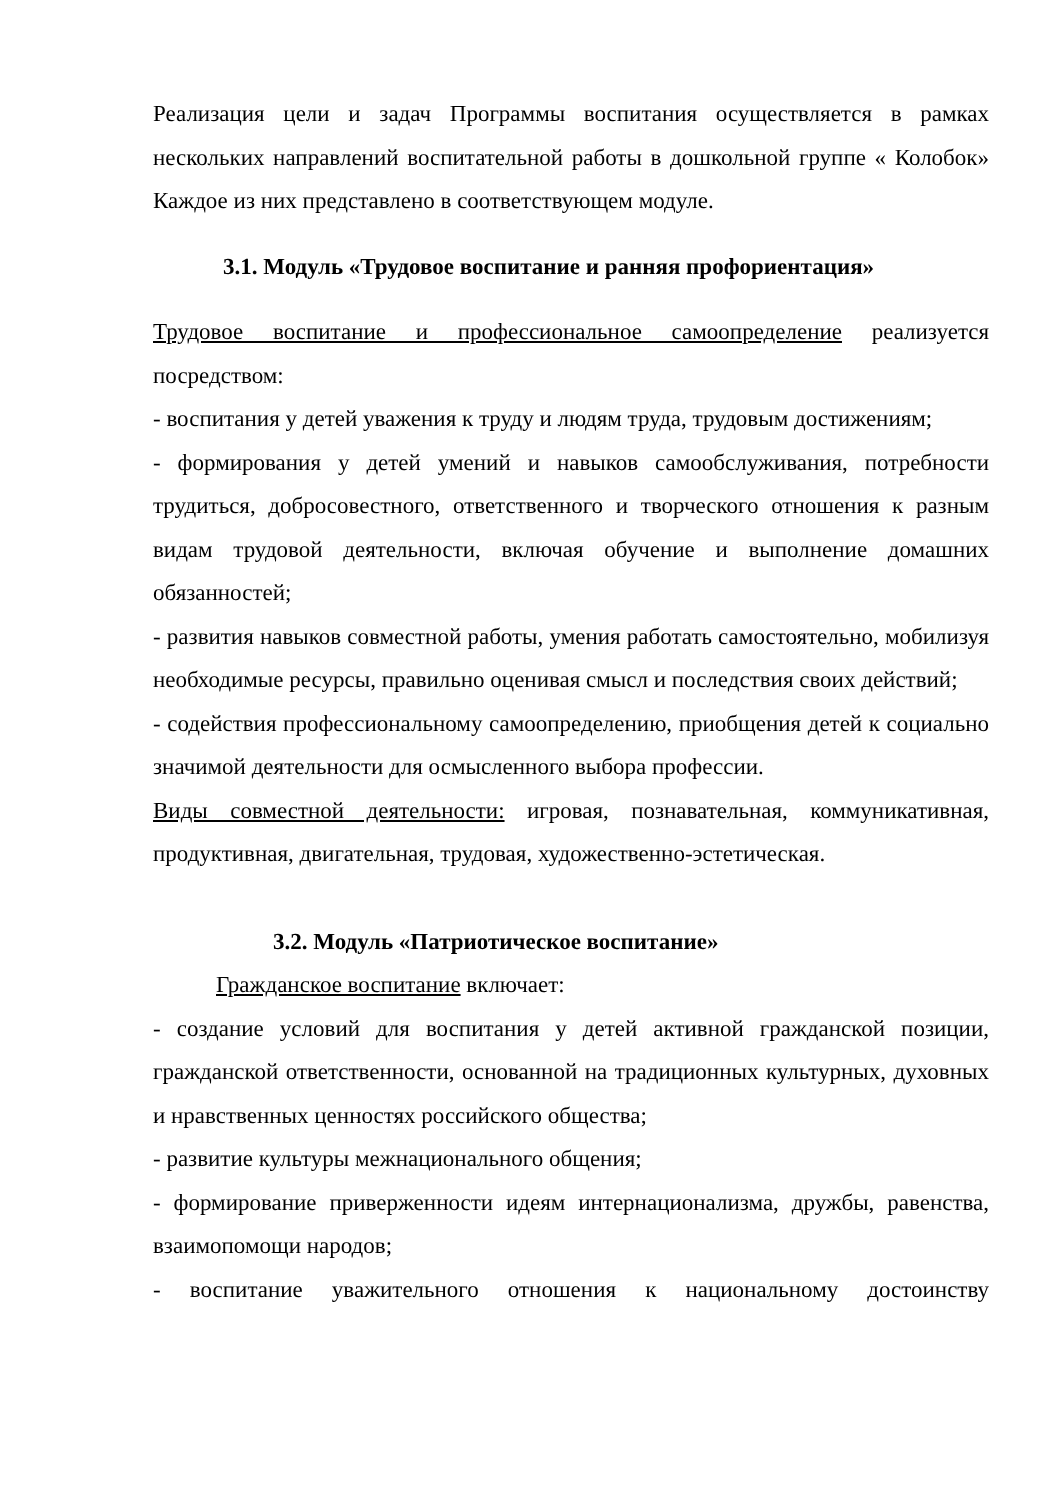Реализация цели и задач Программы воспитания осуществляется в рамках нескольких направлений воспитательной работы в дошкольной группе « Колобок» Каждое из них представлено в соответствующем модуле.
3.1. Модуль «Трудовое воспитание и ранняя профориентация»
Трудовое воспитание и профессиональное самоопределение реализуется посредством:
- воспитания у детей уважения к труду и людям труда, трудовым достижениям;
- формирования у детей умений и навыков самообслуживания, потребности трудиться, добросовестного, ответственного и творческого отношения к разным видам трудовой деятельности, включая обучение и выполнение домашних обязанностей;
- развития навыков совместной работы, умения работать самостоятельно, мобилизуя необходимые ресурсы, правильно оценивая смысл и последствия своих действий;
- содействия профессиональному самоопределению, приобщения детей к социально значимой деятельности для осмысленного выбора профессии.
Виды совместной деятельности: игровая, познавательная, коммуникативная, продуктивная, двигательная, трудовая, художественно-эстетическая.
3.2. Модуль «Патриотическое воспитание»
Гражданское воспитание включает:
- создание условий для воспитания у детей активной гражданской позиции, гражданской ответственности, основанной на традиционных культурных, духовных и нравственных ценностях российского общества;
- развитие культуры межнационального общения;
- формирование приверженности идеям интернационализма, дружбы, равенства, взаимопомощи народов;
- воспитание уважительного отношения к национальному достоинству